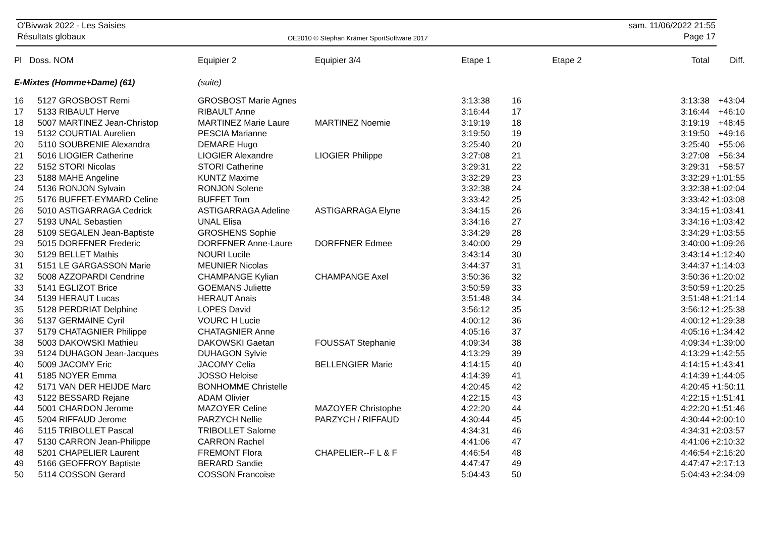O'Bivwak 2022 - Les Saisies
Résultats globaux
OE2010 © Stephan Krämer SportSoftware 2017
sam. 11/06/2022 21:55
Page 17
| Pl | Doss. NOM | | Equipier 2 | Equipier 3/4 | Etape 1 | | Etape 2 | Total | Diff. |
| --- | --- | --- | --- | --- | --- | --- | --- | --- | --- |
| E-Mixtes (Homme+Dame) (61) | | | (suite) | | | | | | |
| 16 | 5127 | GROSBOST Remi | GROSBOST Marie Agnes | | 3:13:38 | 16 | | 3:13:38 | +43:04 |
| 17 | 5133 | RIBAULT Herve | RIBAULT Anne | | 3:16:44 | 17 | | 3:16:44 | +46:10 |
| 18 | 5007 | MARTINEZ Jean-Christop | MARTINEZ Marie Laure | MARTINEZ Noemie | 3:19:19 | 18 | | 3:19:19 | +48:45 |
| 19 | 5132 | COURTIAL Aurelien | PESCIA Marianne | | 3:19:50 | 19 | | 3:19:50 | +49:16 |
| 20 | 5110 | SOUBRENIE Alexandra | DEMARE Hugo | | 3:25:40 | 20 | | 3:25:40 | +55:06 |
| 21 | 5016 | LIOGIER Catherine | LIOGIER Alexandre | LIOGIER Philippe | 3:27:08 | 21 | | 3:27:08 | +56:34 |
| 22 | 5152 | STORI Nicolas | STORI Catherine | | 3:29:31 | 22 | | 3:29:31 | +58:57 |
| 23 | 5188 | MAHE Angeline | KUNTZ Maxime | | 3:32:29 | 23 | | 3:32:29 | +1:01:55 |
| 24 | 5136 | RONJON Sylvain | RONJON Solene | | 3:32:38 | 24 | | 3:32:38 | +1:02:04 |
| 25 | 5176 | BUFFET-EYMARD Celine | BUFFET Tom | | 3:33:42 | 25 | | 3:33:42 | +1:03:08 |
| 26 | 5010 | ASTIGARRAGA Cedrick | ASTIGARRAGA Adeline | ASTIGARRAGA Elyne | 3:34:15 | 26 | | 3:34:15 | +1:03:41 |
| 27 | 5193 | UNAL Sebastien | UNAL Elisa | | 3:34:16 | 27 | | 3:34:16 | +1:03:42 |
| 28 | 5109 | SEGALEN Jean-Baptiste | GROSHENS Sophie | | 3:34:29 | 28 | | 3:34:29 | +1:03:55 |
| 29 | 5015 | DORFFNER Frederic | DORFFNER Anne-Laure | DORFFNER Edmee | 3:40:00 | 29 | | 3:40:00 | +1:09:26 |
| 30 | 5129 | BELLET Mathis | NOURI Lucile | | 3:43:14 | 30 | | 3:43:14 | +1:12:40 |
| 31 | 5151 | LE GARGASSON Marie | MEUNIER Nicolas | | 3:44:37 | 31 | | 3:44:37 | +1:14:03 |
| 32 | 5008 | AZZOPARDI Cendrine | CHAMPANGE Kylian | CHAMPANGE Axel | 3:50:36 | 32 | | 3:50:36 | +1:20:02 |
| 33 | 5141 | EGLIZOT Brice | GOEMANS Juliette | | 3:50:59 | 33 | | 3:50:59 | +1:20:25 |
| 34 | 5139 | HERAUT Lucas | HERAUT Anais | | 3:51:48 | 34 | | 3:51:48 | +1:21:14 |
| 35 | 5128 | PERDRIAT Delphine | LOPES David | | 3:56:12 | 35 | | 3:56:12 | +1:25:38 |
| 36 | 5137 | GERMAINE Cyril | VOURC H Lucie | | 4:00:12 | 36 | | 4:00:12 | +1:29:38 |
| 37 | 5179 | CHATAGNIER Philippe | CHATAGNIER Anne | | 4:05:16 | 37 | | 4:05:16 | +1:34:42 |
| 38 | 5003 | DAKOWSKI Mathieu | DAKOWSKI Gaetan | FOUSSAT Stephanie | 4:09:34 | 38 | | 4:09:34 | +1:39:00 |
| 39 | 5124 | DUHAGON Jean-Jacques | DUHAGON Sylvie | | 4:13:29 | 39 | | 4:13:29 | +1:42:55 |
| 40 | 5009 | JACOMY Eric | JACOMY Celia | BELLENGIER Marie | 4:14:15 | 40 | | 4:14:15 | +1:43:41 |
| 41 | 5185 | NOYER Emma | JOSSO Heloise | | 4:14:39 | 41 | | 4:14:39 | +1:44:05 |
| 42 | 5171 | VAN DER HEIJDE Marc | BONHOMME Christelle | | 4:20:45 | 42 | | 4:20:45 | +1:50:11 |
| 43 | 5122 | BESSARD Rejane | ADAM Olivier | | 4:22:15 | 43 | | 4:22:15 | +1:51:41 |
| 44 | 5001 | CHARDON Jerome | MAZOYER Celine | MAZOYER Christophe | 4:22:20 | 44 | | 4:22:20 | +1:51:46 |
| 45 | 5204 | RIFFAUD Jerome | PARZYCH Nellie | PARZYCH / RIFFAUD | 4:30:44 | 45 | | 4:30:44 | +2:00:10 |
| 46 | 5115 | TRIBOLLET Pascal | TRIBOLLET Salome | | 4:34:31 | 46 | | 4:34:31 | +2:03:57 |
| 47 | 5130 | CARRON Jean-Philippe | CARRON Rachel | | 4:41:06 | 47 | | 4:41:06 | +2:10:32 |
| 48 | 5201 | CHAPELIER Laurent | FREMONT Flora | CHAPELIER--F L & F | 4:46:54 | 48 | | 4:46:54 | +2:16:20 |
| 49 | 5166 | GEOFFROY Baptiste | BERARD Sandie | | 4:47:47 | 49 | | 4:47:47 | +2:17:13 |
| 50 | 5114 | COSSON Gerard | COSSON Francoise | | 5:04:43 | 50 | | 5:04:43 | +2:34:09 |